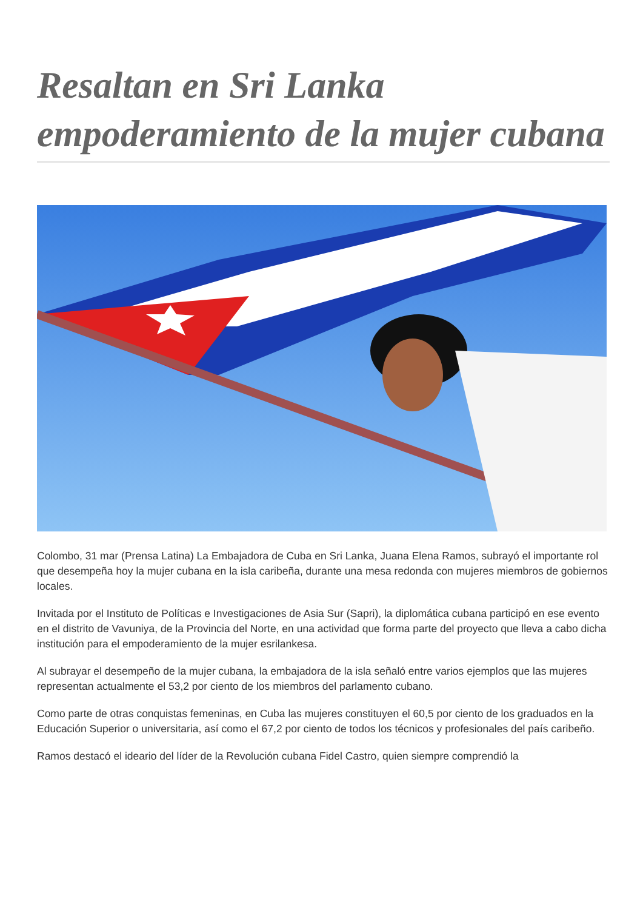Resaltan en Sri Lanka empoderamiento de la mujer cubana
Colombo, 31 mar (Prensa Latina) La Embajadora de Cuba en Sri Lanka, Juana Elena Ramos, subrayó el importante rol que desempeña hoy la mujer cubana en la isla caribeña, durante una mesa redonda con mujeres miembros de gobiernos locales.
Invitada por el Instituto de Políticas e Investigaciones de Asia Sur (Sapri), la diplomática cubana participó en ese evento en el distrito de Vavuniya, de la Provincia del Norte, en una actividad que forma parte del proyecto que lleva a cabo dicha institución para el empoderamiento de la mujer esrilankesa.
Al subrayar el desempeño de la mujer cubana, la embajadora de la isla señaló entre varios ejemplos que las mujeres representan actualmente el 53,2 por ciento de los miembros del parlamento cubano.
Como parte de otras conquistas femeninas, en Cuba las mujeres constituyen el 60,5 por ciento de los graduados en la Educación Superior o universitaria, así como el 67,2 por ciento de todos los técnicos y profesionales del país caribeño.
Ramos destacó el ideario del líder de la Revolución cubana Fidel Castro, quien siempre comprendió la